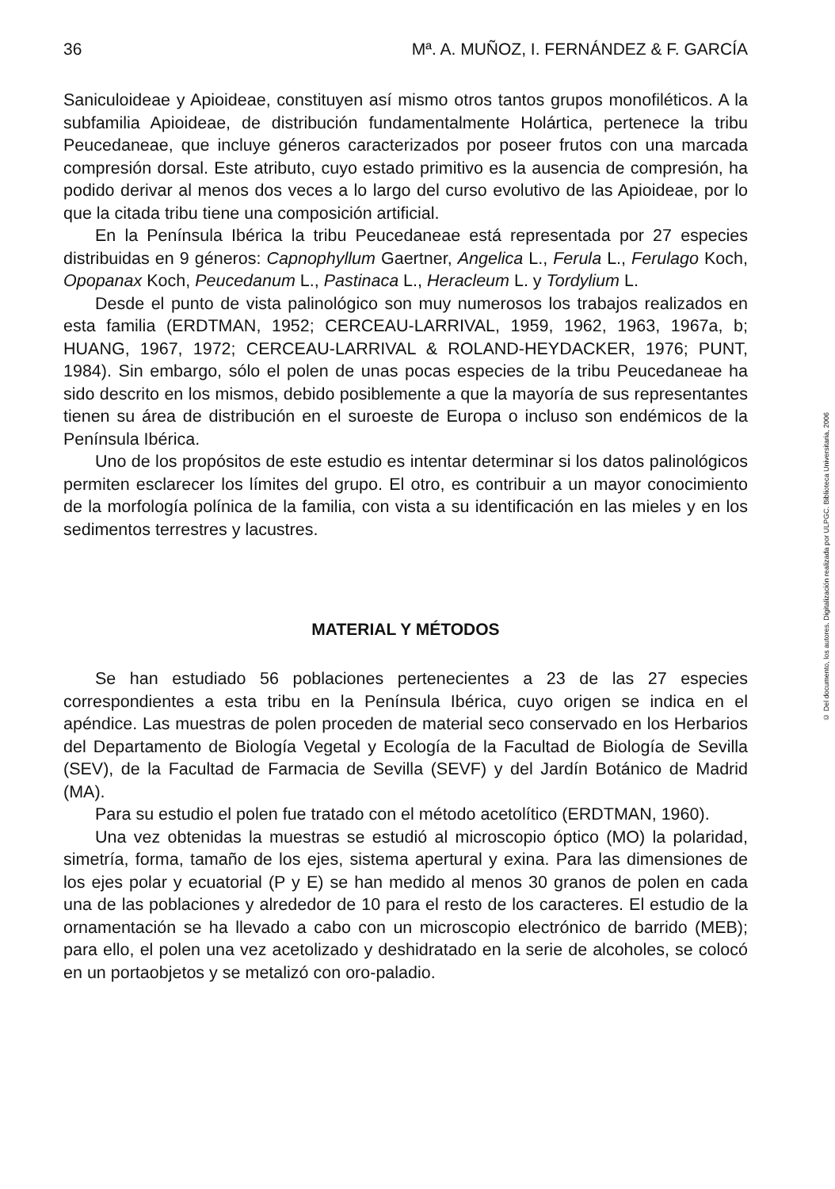36 Mª. A. MUÑOZ, I. FERNÁNDEZ & F. GARCÍA
Saniculoideae y Apioideae, constituyen así mismo otros tantos grupos monofiléticos. A la subfamilia Apioideae, de distribución fundamentalmente Holártica, pertenece la tribu Peucedaneae, que incluye géneros caracterizados por poseer frutos con una marcada compresión dorsal. Este atributo, cuyo estado primitivo es la ausencia de compresión, ha podido derivar al menos dos veces a lo largo del curso evolutivo de las Apioideae, por lo que la citada tribu tiene una composición artificial.
En la Península Ibérica la tribu Peucedaneae está representada por 27 especies distribuidas en 9 géneros: Capnophyllum Gaertner, Angelica L., Ferula L., Ferulago Koch, Opopanax Koch, Peucedanum L., Pastinaca L., Heracleum L. y Tordylium L.
Desde el punto de vista palinológico son muy numerosos los trabajos realizados en esta familia (ERDTMAN, 1952; CERCEAU-LARRIVAL, 1959, 1962, 1963, 1967a, b; HUANG, 1967, 1972; CERCEAU-LARRIVAL & ROLAND-HEYDACKER, 1976; PUNT, 1984). Sin embargo, sólo el polen de unas pocas especies de la tribu Peucedaneae ha sido descrito en los mismos, debido posiblemente a que la mayoría de sus representantes tienen su área de distribución en el suroeste de Europa o incluso son endémicos de la Península Ibérica.
Uno de los propósitos de este estudio es intentar determinar si los datos palinológicos permiten esclarecer los límites del grupo. El otro, es contribuir a un mayor conocimiento de la morfología polínica de la familia, con vista a su identificación en las mieles y en los sedimentos terrestres y lacustres.
MATERIAL Y MÉTODOS
Se han estudiado 56 poblaciones pertenecientes a 23 de las 27 especies correspondientes a esta tribu en la Península Ibérica, cuyo origen se indica en el apéndice. Las muestras de polen proceden de material seco conservado en los Herbarios del Departamento de Biología Vegetal y Ecología de la Facultad de Biología de Sevilla (SEV), de la Facultad de Farmacia de Sevilla (SEVF) y del Jardín Botánico de Madrid (MA).
Para su estudio el polen fue tratado con el método acetolítico (ERDTMAN, 1960).
Una vez obtenidas la muestras se estudió al microscopio óptico (MO) la polaridad, simetría, forma, tamaño de los ejes, sistema apertural y exina. Para las dimensiones de los ejes polar y ecuatorial (P y E) se han medido al menos 30 granos de polen en cada una de las poblaciones y alrededor de 10 para el resto de los caracteres. El estudio de la ornamentación se ha llevado a cabo con un microscopio electrónico de barrido (MEB); para ello, el polen una vez acetolizado y deshidratado en la serie de alcoholes, se colocó en un portaobjetos y se metalizó con oro-paladio.
© Del documento, los autores. Digitalización realizada por ULPGC. Biblioteca Universitaria, 2006